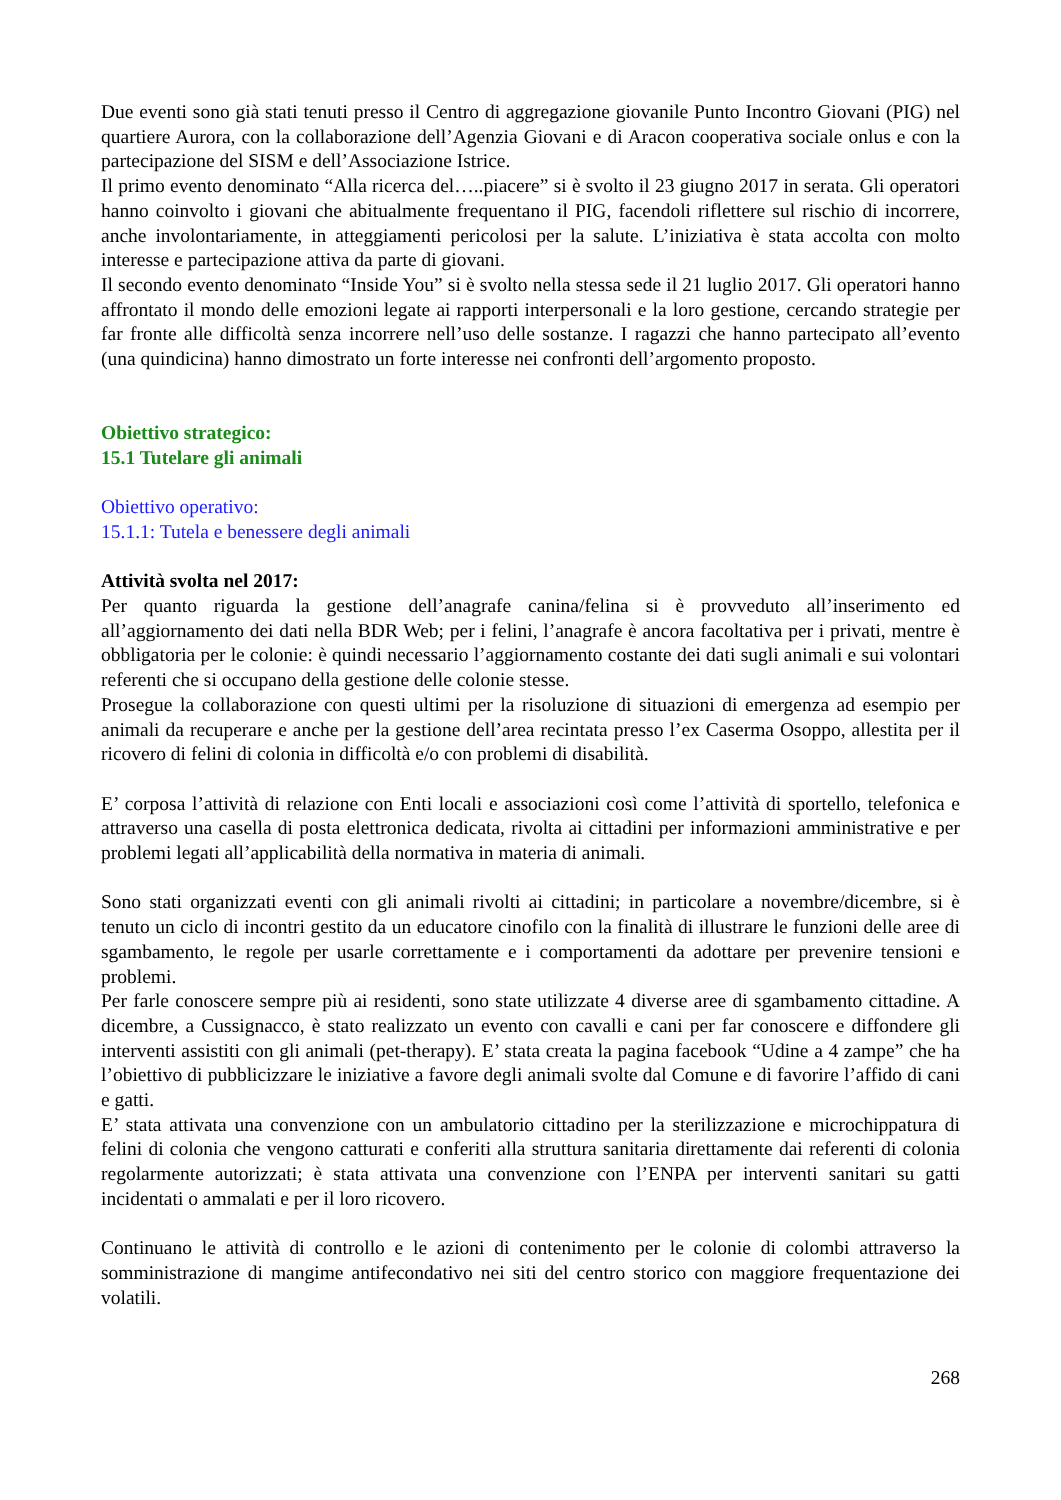Due eventi sono già stati tenuti presso il Centro di aggregazione giovanile Punto Incontro Giovani (PIG) nel quartiere Aurora, con la collaborazione dell’Agenzia Giovani e di Aracon cooperativa sociale onlus e con la partecipazione del SISM e dell’Associazione Istrice.
Il primo evento denominato “Alla ricerca del…..piacere” si è svolto il 23 giugno 2017 in serata. Gli operatori hanno coinvolto i giovani che abitualmente frequentano il PIG, facendoli riflettere sul rischio di incorrere, anche involontariamente, in atteggiamenti pericolosi per la salute. L’iniziativa è stata accolta con molto interesse e partecipazione attiva da parte di giovani.
Il secondo evento denominato “Inside You” si è svolto nella stessa sede il 21 luglio 2017. Gli operatori hanno affrontato il mondo delle emozioni legate ai rapporti interpersonali e la loro gestione, cercando strategie per far fronte alle difficoltà senza incorrere nell’uso delle sostanze. I ragazzi che hanno partecipato all’evento (una quindicina) hanno dimostrato un forte interesse nei confronti dell’argomento proposto.
Obiettivo strategico:
15.1 Tutelare gli animali
Obiettivo operativo:
15.1.1: Tutela e benessere degli animali
Attività svolta nel 2017:
Per quanto riguarda la gestione dell’anagrafe canina/felina si è provveduto all’inserimento ed all’aggiornamento dei dati nella BDR Web; per i felini, l’anagrafe è ancora facoltativa per i privati, mentre è obbligatoria per le colonie: è quindi necessario l’aggiornamento costante dei dati sugli animali e sui volontari referenti che si occupano della gestione delle colonie stesse.
Prosegue la collaborazione con questi ultimi per la risoluzione di situazioni di emergenza ad esempio per animali da recuperare e anche per la gestione dell’area recintata presso l’ex Caserma Osoppo, allestita per il ricovero di felini di colonia in difficoltà e/o con problemi di disabilità.
E’ corposa l’attività di relazione con Enti locali e associazioni così come l’attività di sportello, telefonica e attraverso una casella di posta elettronica dedicata, rivolta ai cittadini per informazioni amministrative e per problemi legati all’applicabilità della normativa in materia di animali.
Sono stati organizzati eventi con gli animali rivolti ai cittadini; in particolare a novembre/dicembre, si è tenuto un ciclo di incontri gestito da un educatore cinofilo con la finalità di illustrare le funzioni delle aree di sgambamento, le regole per usarle correttamente e i comportamenti da adottare per prevenire tensioni e problemi.
Per farle conoscere sempre più ai residenti, sono state utilizzate 4 diverse aree di sgambamento cittadine. A dicembre, a Cussignacco, è stato realizzato un evento con cavalli e cani per far conoscere e diffondere gli interventi assistiti con gli animali (pet-therapy). E’ stata creata la pagina facebook “Udine a 4 zampe” che ha l’obiettivo di pubblicizzare le iniziative a favore degli animali svolte dal Comune e di favorire l’affido di cani e gatti.
E’ stata attivata una convenzione con un ambulatorio cittadino per la sterilizzazione e microchippatura di felini di colonia che vengono catturati e conferiti alla struttura sanitaria direttamente dai referenti di colonia regolarmente autorizzati; è stata attivata una convenzione con l’ENPA per interventi sanitari su gatti incidentati o ammalati e per il loro ricovero.
Continuano le attività di controllo e le azioni di contenimento per le colonie di colombi attraverso la somministrazione di mangime antifecondativo nei siti del centro storico con maggiore frequentazione dei volatili.
268